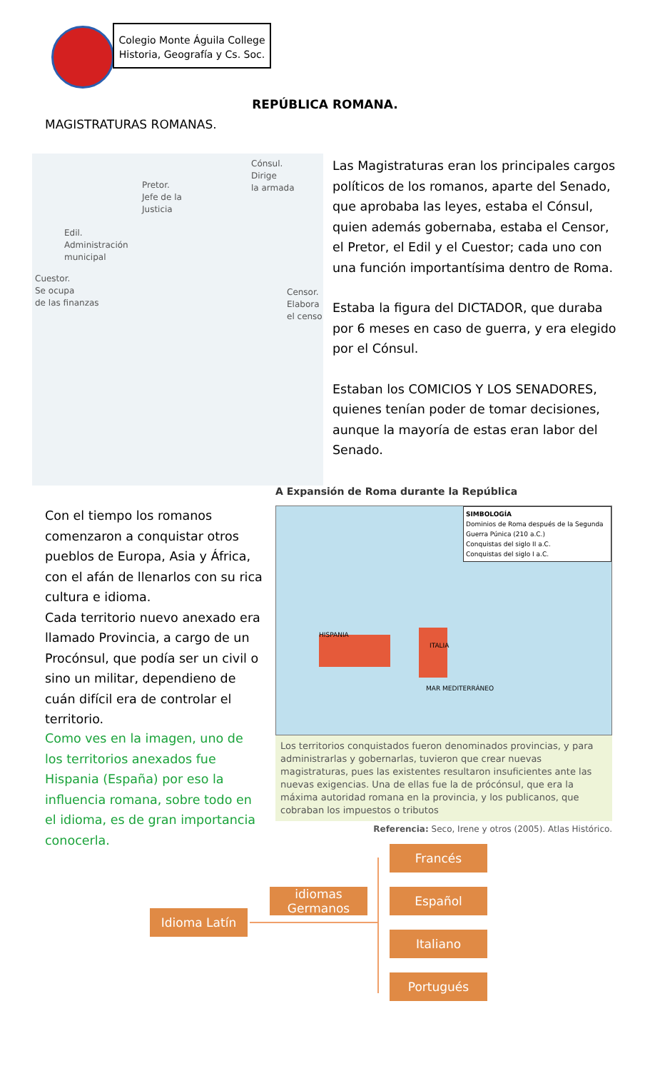Colegio Monte Águila College
Historia, Geografía y Cs. Soc.
REPÚBLICA ROMANA.
MAGISTRATURAS ROMANAS.
Cónsul.
Dirige
la armada
Pretor.
Jefe de la
Justicia
Edil.
Administración
municipal
Cuestor.
Se ocupa
de las finanzas
Censor.
Elabora
el censo
Las Magistraturas eran los principales cargos políticos de los romanos, aparte del Senado, que aprobaba las leyes, estaba el Cónsul, quien además gobernaba, estaba el Censor, el Pretor, el Edil y el Cuestor; cada uno con una función importantísima dentro de Roma.
Estaba la figura del DICTADOR, que duraba por 6 meses en caso de guerra, y era elegido por el Cónsul.
Estaban los COMICIOS Y LOS SENADORES, quienes tenían poder de tomar decisiones, aunque la mayoría de estas eran labor del Senado.
Con el tiempo los romanos comenzaron a conquistar otros pueblos de Europa, Asia y África, con el afán de llenarlos con su rica cultura e idioma.
Cada territorio nuevo anexado era llamado Provincia, a cargo de un Procónsul, que podía ser un civil o sino un militar, dependieno de cuán difícil era de controlar el territorio.
Como ves en la imagen, uno de los territorios anexados fue Hispania (España) por eso la influencia romana, sobre todo en el idioma, es de gran importancia conocerla.
A Expansión de Roma durante la República
SIMBOLOGÍA
Dominios de Roma después de la Segunda Guerra Púnica (210 a.C.)
Conquistas del siglo II a.C.
Conquistas del siglo I a.C.
HISPANIA
ITALIA
MAR MEDITERRÁNEO
Los territorios conquistados fueron denominados provincias, y para administrarlas y gobernarlas, tuvieron que crear nuevas magistraturas, pues las existentes resultaron insuficientes ante las nuevas exigencias. Una de ellas fue la de prócónsul, que era la máxima autoridad romana en la provincia, y los publicanos, que cobraban los impuestos o tributos
Referencia: Seco, Irene y otros (2005). Atlas Histórico.
Idioma Latín
idiomas Germanos
Francés
Español
Italiano
Portugués